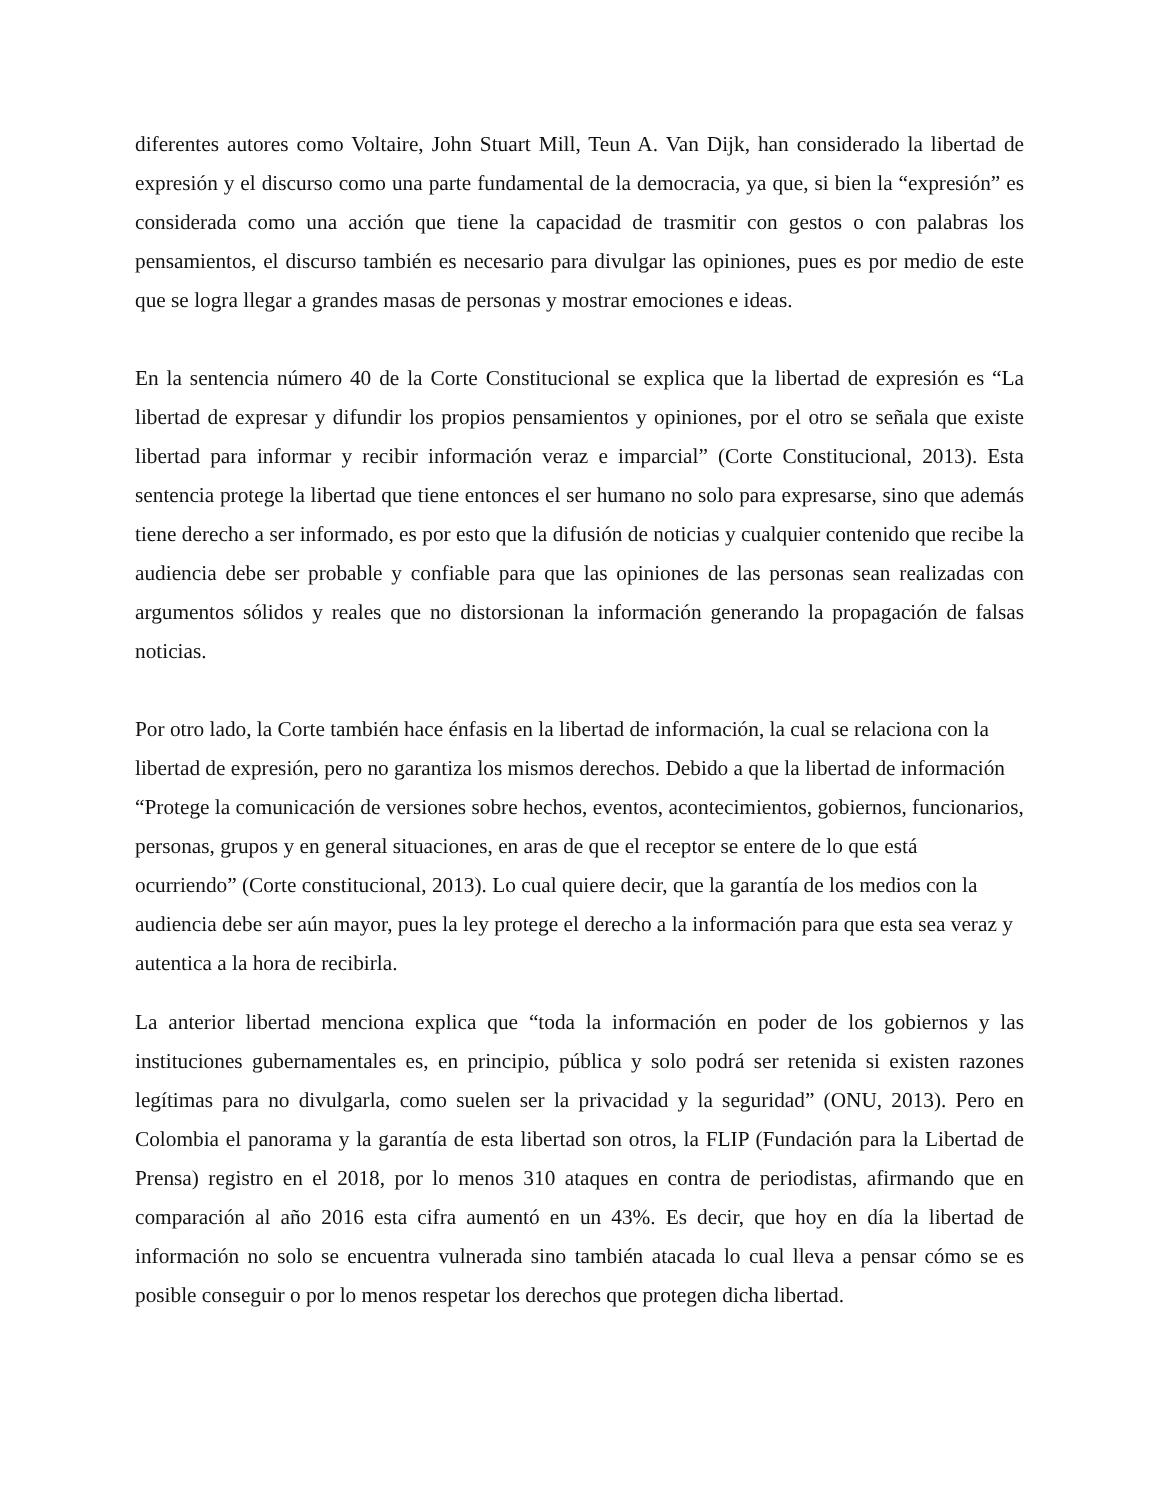diferentes autores como Voltaire, John Stuart Mill, Teun A. Van Dijk, han considerado la libertad de expresión y el discurso como una parte fundamental de la democracia, ya que, si bien la “expresión” es considerada como una acción que tiene la capacidad de trasmitir con gestos o con palabras los pensamientos, el discurso también es necesario para divulgar las opiniones, pues es por medio de este que se logra llegar a grandes masas de personas y mostrar emociones e ideas.
En la sentencia número 40 de la Corte Constitucional se explica que la libertad de expresión es “La libertad de expresar y difundir los propios pensamientos y opiniones, por el otro se señala que existe libertad para informar y recibir información veraz e imparcial” (Corte Constitucional, 2013). Esta sentencia protege la libertad que tiene entonces el ser humano no solo para expresarse, sino que además tiene derecho a ser informado, es por esto que la difusión de noticias y cualquier contenido que recibe la audiencia debe ser probable y confiable para que las opiniones de las personas sean realizadas con argumentos sólidos y reales que no distorsionan la información generando la propagación de falsas noticias.
Por otro lado, la Corte también hace énfasis en la libertad de información, la cual se relaciona con la libertad de expresión, pero no garantiza los mismos derechos. Debido a que la libertad de información “Protege la comunicación de versiones sobre hechos, eventos, acontecimientos, gobiernos, funcionarios, personas, grupos y en general situaciones, en aras de que el receptor se entere de lo que está ocurriendo” (Corte constitucional, 2013). Lo cual quiere decir, que la garantía de los medios con la audiencia debe ser aún mayor, pues la ley protege el derecho a la información para que esta sea veraz y autentica a la hora de recibirla.
La anterior libertad menciona explica que “toda la información en poder de los gobiernos y las instituciones gubernamentales es, en principio, pública y solo podrá ser retenida si existen razones legítimas para no divulgarla, como suelen ser la privacidad y la seguridad” (ONU, 2013). Pero en Colombia el panorama y la garantía de esta libertad son otros, la FLIP (Fundación para la Libertad de Prensa) registro en el 2018, por lo menos 310 ataques en contra de periodistas, afirmando que en comparación al año 2016 esta cifra aumentó en un 43%. Es decir, que hoy en día la libertad de información no solo se encuentra vulnerada sino también atacada lo cual lleva a pensar cómo se es posible conseguir o por lo menos respetar los derechos que protegen dicha libertad.